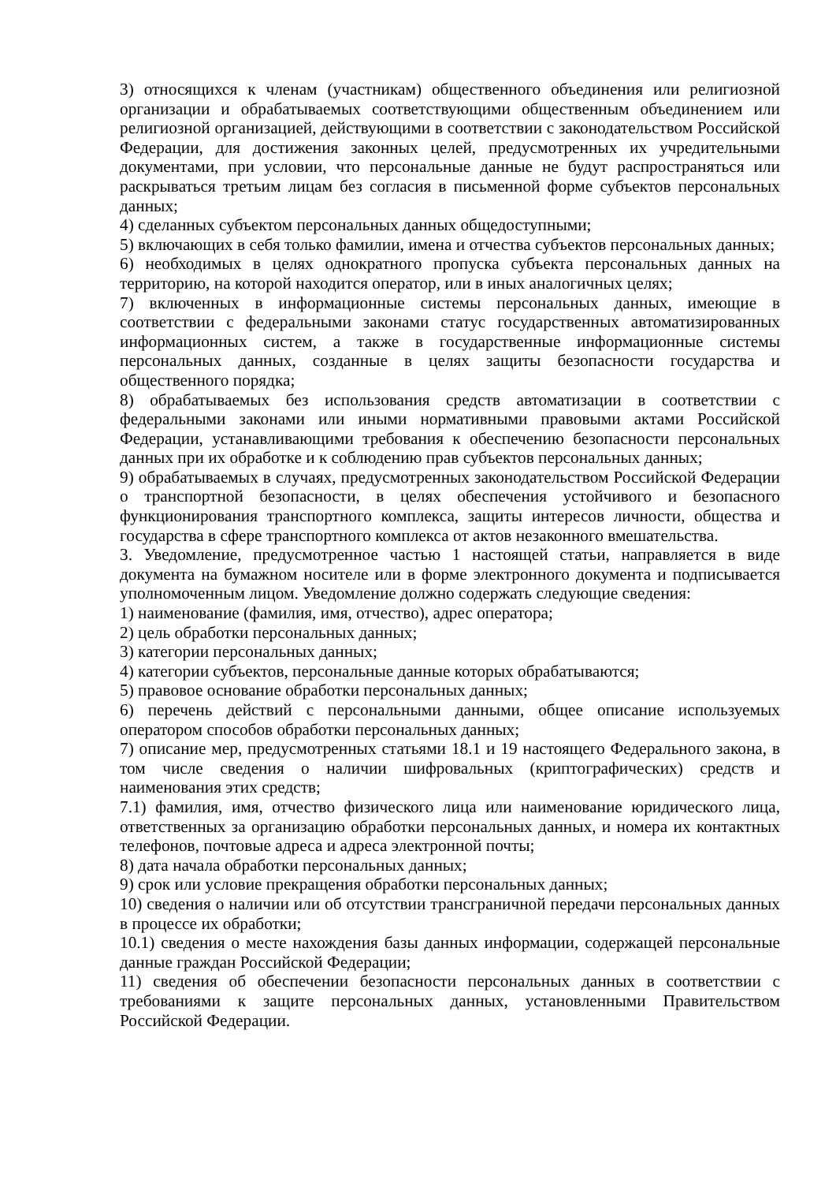3) относящихся к членам (участникам) общественного объединения или религиозной организации и обрабатываемых соответствующими общественным объединением или религиозной организацией, действующими в соответствии с законодательством Российской Федерации, для достижения законных целей, предусмотренных их учредительными документами, при условии, что персональные данные не будут распространяться или раскрываться третьим лицам без согласия в письменной форме субъектов персональных данных;
4) сделанных субъектом персональных данных общедоступными;
5) включающих в себя только фамилии, имена и отчества субъектов персональных данных;
6) необходимых в целях однократного пропуска субъекта персональных данных на территорию, на которой находится оператор, или в иных аналогичных целях;
7) включенных в информационные системы персональных данных, имеющие в соответствии с федеральными законами статус государственных автоматизированных информационных систем, а также в государственные информационные системы персональных данных, созданные в целях защиты безопасности государства и общественного порядка;
8) обрабатываемых без использования средств автоматизации в соответствии с федеральными законами или иными нормативными правовыми актами Российской Федерации, устанавливающими требования к обеспечению безопасности персональных данных при их обработке и к соблюдению прав субъектов персональных данных;
9) обрабатываемых в случаях, предусмотренных законодательством Российской Федерации о транспортной безопасности, в целях обеспечения устойчивого и безопасного функционирования транспортного комплекса, защиты интересов личности, общества и государства в сфере транспортного комплекса от актов незаконного вмешательства.
3. Уведомление, предусмотренное частью 1 настоящей статьи, направляется в виде документа на бумажном носителе или в форме электронного документа и подписывается уполномоченным лицом. Уведомление должно содержать следующие сведения:
1) наименование (фамилия, имя, отчество), адрес оператора;
2) цель обработки персональных данных;
3) категории персональных данных;
4) категории субъектов, персональные данные которых обрабатываются;
5) правовое основание обработки персональных данных;
6) перечень действий с персональными данными, общее описание используемых оператором способов обработки персональных данных;
7) описание мер, предусмотренных статьями 18.1 и 19 настоящего Федерального закона, в том числе сведения о наличии шифровальных (криптографических) средств и наименования этих средств;
7.1) фамилия, имя, отчество физического лица или наименование юридического лица, ответственных за организацию обработки персональных данных, и номера их контактных телефонов, почтовые адреса и адреса электронной почты;
8) дата начала обработки персональных данных;
9) срок или условие прекращения обработки персональных данных;
10) сведения о наличии или об отсутствии трансграничной передачи персональных данных в процессе их обработки;
10.1) сведения о месте нахождения базы данных информации, содержащей персональные данные граждан Российской Федерации;
11) сведения об обеспечении безопасности персональных данных в соответствии с требованиями к защите персональных данных, установленными Правительством Российской Федерации.